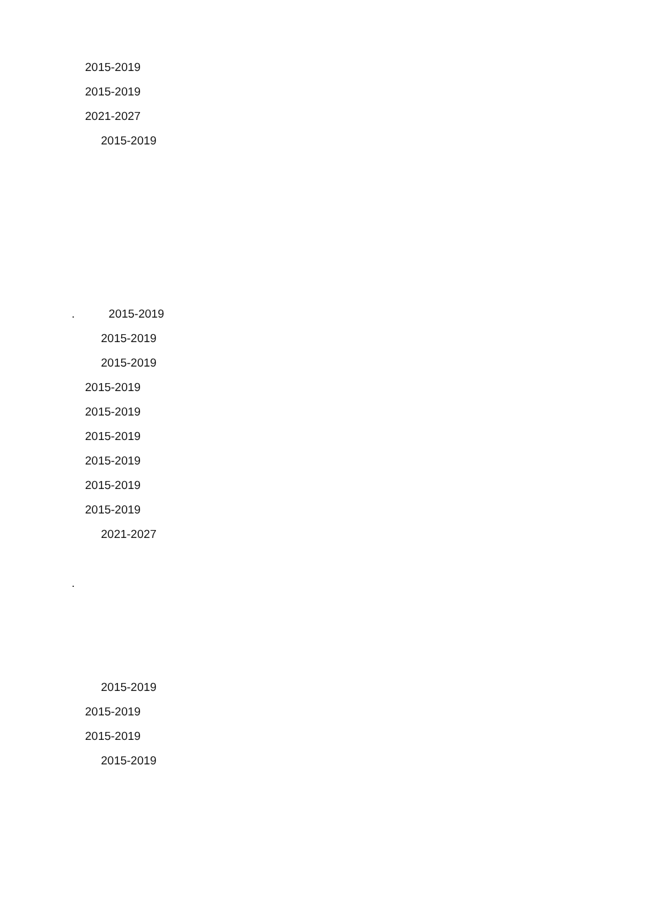2015-2019
2015-2019
2021-2027
2015-2019
. 2015-2019
2015-2019
2015-2019
2015-2019
2015-2019
2015-2019
2015-2019
2015-2019
2015-2019
2021-2027
.
2015-2019
2015-2019
2015-2019
2015-2019